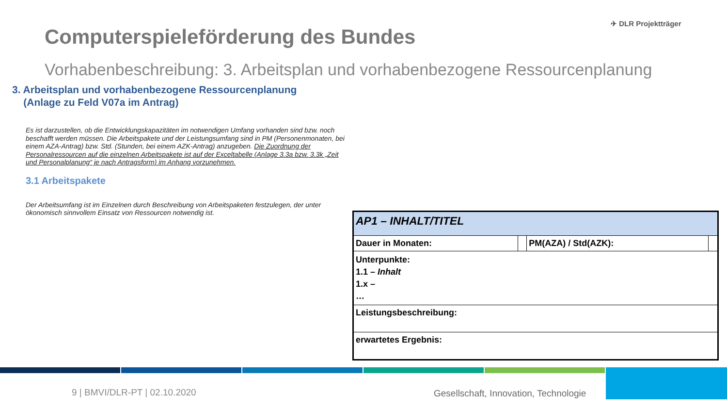✈ DLR Projektträger
Computerspieleförderung des Bundes
Vorhabenbeschreibung: 3. Arbeitsplan und vorhabenbezogene Ressourcenplanung
3. Arbeitsplan und vorhabenbezogene Ressourcenplanung
(Anlage zu Feld V07a im Antrag)
Es ist darzustellen, ob die Entwicklungskapazitäten im notwendigen Umfang vorhanden sind bzw. noch beschafft werden müssen. Die Arbeitspakete und der Leistungsumfang sind in PM (Personenmonaten, bei einem AZA-Antrag) bzw. Std. (Stunden, bei einem AZK-Antrag) anzugeben. Die Zuordnung der Personalressourcen auf die einzelnen Arbeitspakete ist auf der Exceltabelle (Anlage 3.3a bzw. 3.3k „Zeit und Personalplanung“ je nach Antragsform) im Anhang vorzunehmen.
3.1 Arbeitspakete
Der Arbeitsumfang ist im Einzelnen durch Beschreibung von Arbeitspaketen festzulegen, der unter ökonomisch sinnvollem Einsatz von Ressourcen notwendig ist.
| AP1 – INHALT/TITEL | | | |
| Dauer in Monaten: | | PM(AZA) / Std(AZK): | |
| Unterpunkte: 1.1 – Inhalt 1.x – … | | | |
| Leistungsbeschreibung: | | | |
| erwartetes Ergebnis: | | | |
9 | BMVI/DLR-PT | 02.10.2020
Gesellschaft, Innovation, Technologie